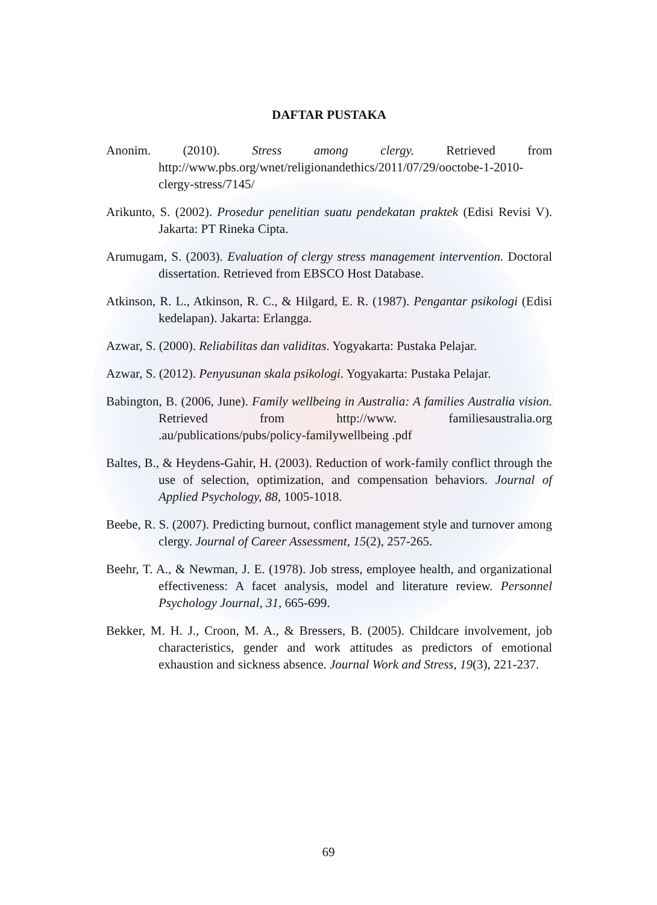DAFTAR PUSTAKA
Anonim. (2010). Stress among clergy. Retrieved from http://www.pbs.org/wnet/religionandethics/2011/07/29/ooctobe-1-2010-clergy-stress/7145/
Arikunto, S. (2002). Prosedur penelitian suatu pendekatan praktek (Edisi Revisi V). Jakarta: PT Rineka Cipta.
Arumugam, S. (2003). Evaluation of clergy stress management intervention. Doctoral dissertation. Retrieved from EBSCO Host Database.
Atkinson, R. L., Atkinson, R. C., & Hilgard, E. R. (1987). Pengantar psikologi (Edisi kedelapan). Jakarta: Erlangga.
Azwar, S. (2000). Reliabilitas dan validitas. Yogyakarta: Pustaka Pelajar.
Azwar, S. (2012). Penyusunan skala psikologi. Yogyakarta: Pustaka Pelajar.
Babington, B. (2006, June). Family wellbeing in Australia: A families Australia vision. Retrieved from http://www. familiesaustralia.org .au/publications/pubs/policy-familywellbeing .pdf
Baltes, B., & Heydens-Gahir, H. (2003). Reduction of work-family conflict through the use of selection, optimization, and compensation behaviors. Journal of Applied Psychology, 88, 1005-1018.
Beebe, R. S. (2007). Predicting burnout, conflict management style and turnover among clergy. Journal of Career Assessment, 15(2), 257-265.
Beehr, T. A., & Newman, J. E. (1978). Job stress, employee health, and organizational effectiveness: A facet analysis, model and literature review. Personnel Psychology Journal, 31, 665-699.
Bekker, M. H. J., Croon, M. A., & Bressers, B. (2005). Childcare involvement, job characteristics, gender and work attitudes as predictors of emotional exhaustion and sickness absence. Journal Work and Stress, 19(3), 221-237.
69